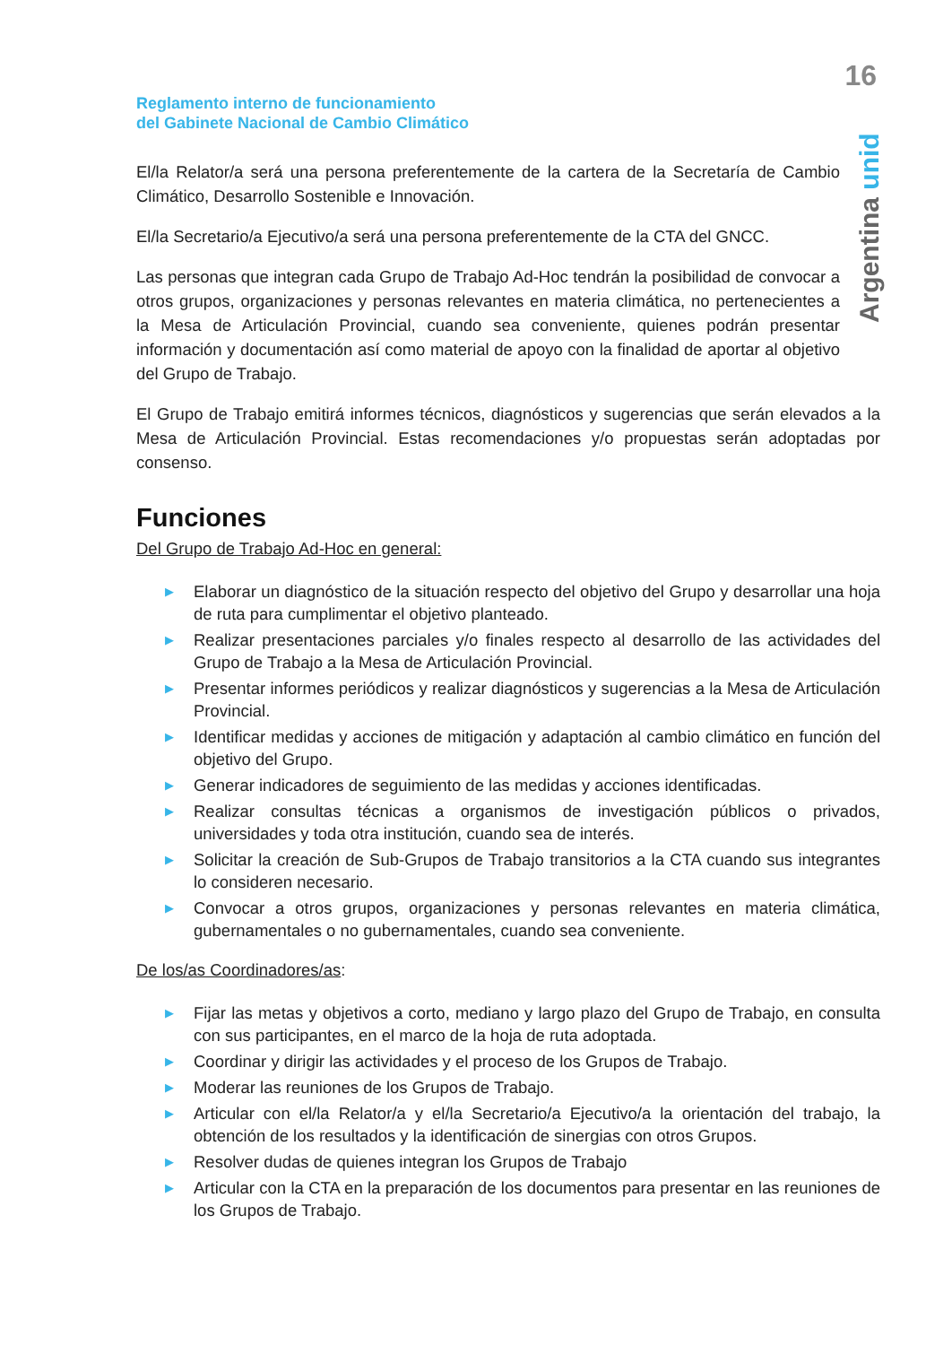16
Argentina unida
Reglamento interno de funcionamiento
del Gabinete Nacional de Cambio Climático
El/la Relator/a será una persona preferentemente de la cartera de la Secretaría de Cambio Climático, Desarrollo Sostenible e Innovación.
El/la Secretario/a Ejecutivo/a será una persona preferentemente de la CTA del GNCC.
Las personas que integran cada Grupo de Trabajo Ad-Hoc tendrán la posibilidad de convocar a otros grupos, organizaciones y personas relevantes en materia climática, no pertenecientes a la Mesa de Articulación Provincial, cuando sea conveniente, quienes podrán presentar información y documentación así como material de apoyo con la finalidad de aportar al objetivo del Grupo de Trabajo.
El Grupo de Trabajo emitirá informes técnicos, diagnósticos y sugerencias que serán elevados a la Mesa de Articulación Provincial. Estas recomendaciones y/o propuestas serán adoptadas por consenso.
Funciones
Del Grupo de Trabajo Ad-Hoc en general:
▶ Elaborar un diagnóstico de la situación respecto del objetivo del Grupo y desarrollar una hoja de ruta para cumplimentar el objetivo planteado.
▶ Realizar presentaciones parciales y/o finales respecto al desarrollo de las actividades del Grupo de Trabajo a la Mesa de Articulación Provincial.
▶ Presentar informes periódicos y realizar diagnósticos y sugerencias a la Mesa de Articulación Provincial.
▶ Identificar medidas y acciones de mitigación y adaptación al cambio climático en función del objetivo del Grupo.
▶ Generar indicadores de seguimiento de las medidas y acciones identificadas.
▶ Realizar consultas técnicas a organismos de investigación públicos o privados, universidades y toda otra institución, cuando sea de interés.
▶ Solicitar la creación de Sub-Grupos de Trabajo transitorios a la CTA cuando sus integrantes lo consideren necesario.
▶ Convocar a otros grupos, organizaciones y personas relevantes en materia climática, gubernamentales o no gubernamentales, cuando sea conveniente.
De los/as Coordinadores/as:
▶ Fijar las metas y objetivos a corto, mediano y largo plazo del Grupo de Trabajo, en consulta con sus participantes, en el marco de la hoja de ruta adoptada.
▶ Coordinar y dirigir las actividades y el proceso de los Grupos de Trabajo.
▶ Moderar las reuniones de los Grupos de Trabajo.
▶ Articular con el/la Relator/a y el/la Secretario/a Ejecutivo/a la orientación del trabajo, la obtención de los resultados y la identificación de sinergias con otros Grupos.
▶ Resolver dudas de quienes integran los Grupos de Trabajo
▶ Articular con la CTA en la preparación de los documentos para presentar en las reuniones de los Grupos de Trabajo.